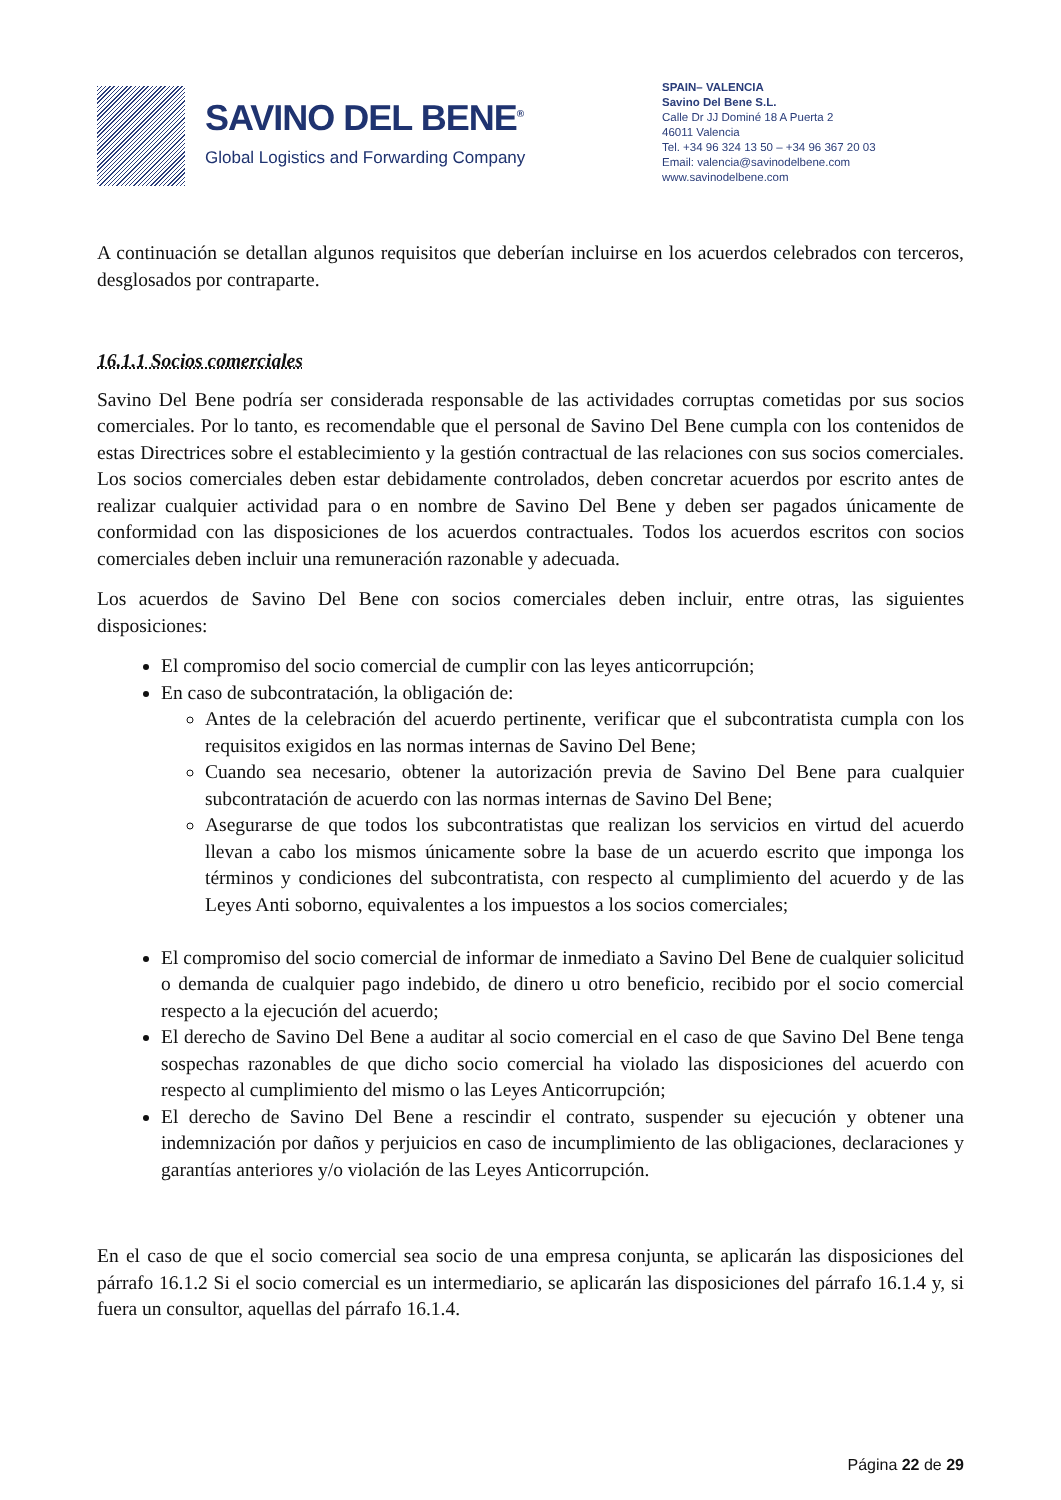SAVINO DEL BENE<sup>®</sup>
Global Logistics and Forwarding Company
SPAIN– VALENCIA
Savino Del Bene S.L.
Calle Dr JJ Dominé 18 A Puerta 2
46011 Valencia
Tel. +34 96 324 13 50 – +34 96 367 20 03
Email: valencia@savinodelbene.com
www.savinodelbene.com
A continuación se detallan algunos requisitos que deberían incluirse en los acuerdos celebrados con terceros, desglosados por contraparte.
16.1.1 Socios comerciales
Savino Del Bene podría ser considerada responsable de las actividades corruptas cometidas por sus socios comerciales. Por lo tanto, es recomendable que el personal de Savino Del Bene cumpla con los contenidos de estas Directrices sobre el establecimiento y la gestión contractual de las relaciones con sus socios comerciales. Los socios comerciales deben estar debidamente controlados, deben concretar acuerdos por escrito antes de realizar cualquier actividad para o en nombre de Savino Del Bene y deben ser pagados únicamente de conformidad con las disposiciones de los acuerdos contractuales. Todos los acuerdos escritos con socios comerciales deben incluir una remuneración razonable y adecuada.
Los acuerdos de Savino Del Bene con socios comerciales deben incluir, entre otras, las siguientes disposiciones:
El compromiso del socio comercial de cumplir con las leyes anticorrupción;
En caso de subcontratación, la obligación de:
Antes de la celebración del acuerdo pertinente, verificar que el subcontratista cumpla con los requisitos exigidos en las normas internas de Savino Del Bene;
Cuando sea necesario, obtener la autorización previa de Savino Del Bene para cualquier subcontratación de acuerdo con las normas internas de Savino Del Bene;
Asegurarse de que todos los subcontratistas que realizan los servicios en virtud del acuerdo llevan a cabo los mismos únicamente sobre la base de un acuerdo escrito que imponga los términos y condiciones del subcontratista, con respecto al cumplimiento del acuerdo y de las Leyes Anti soborno, equivalentes a los impuestos a los socios comerciales;
El compromiso del socio comercial de informar de inmediato a Savino Del Bene de cualquier solicitud o demanda de cualquier pago indebido, de dinero u otro beneficio, recibido por el socio comercial respecto a la ejecución del acuerdo;
El derecho de Savino Del Bene a auditar al socio comercial en el caso de que Savino Del Bene tenga sospechas razonables de que dicho socio comercial ha violado las disposiciones del acuerdo con respecto al cumplimiento del mismo o las Leyes Anticorrupción;
El derecho de Savino Del Bene a rescindir el contrato, suspender su ejecución y obtener una indemnización por daños y perjuicios en caso de incumplimiento de las obligaciones, declaraciones y garantías anteriores y/o violación de las Leyes Anticorrupción.
En el caso de que el socio comercial sea socio de una empresa conjunta, se aplicarán las disposiciones del párrafo 16.1.2 Si el socio comercial es un intermediario, se aplicarán las disposiciones del párrafo 16.1.4 y, si fuera un consultor, aquellas del párrafo 16.1.4.
Página 22 de 29